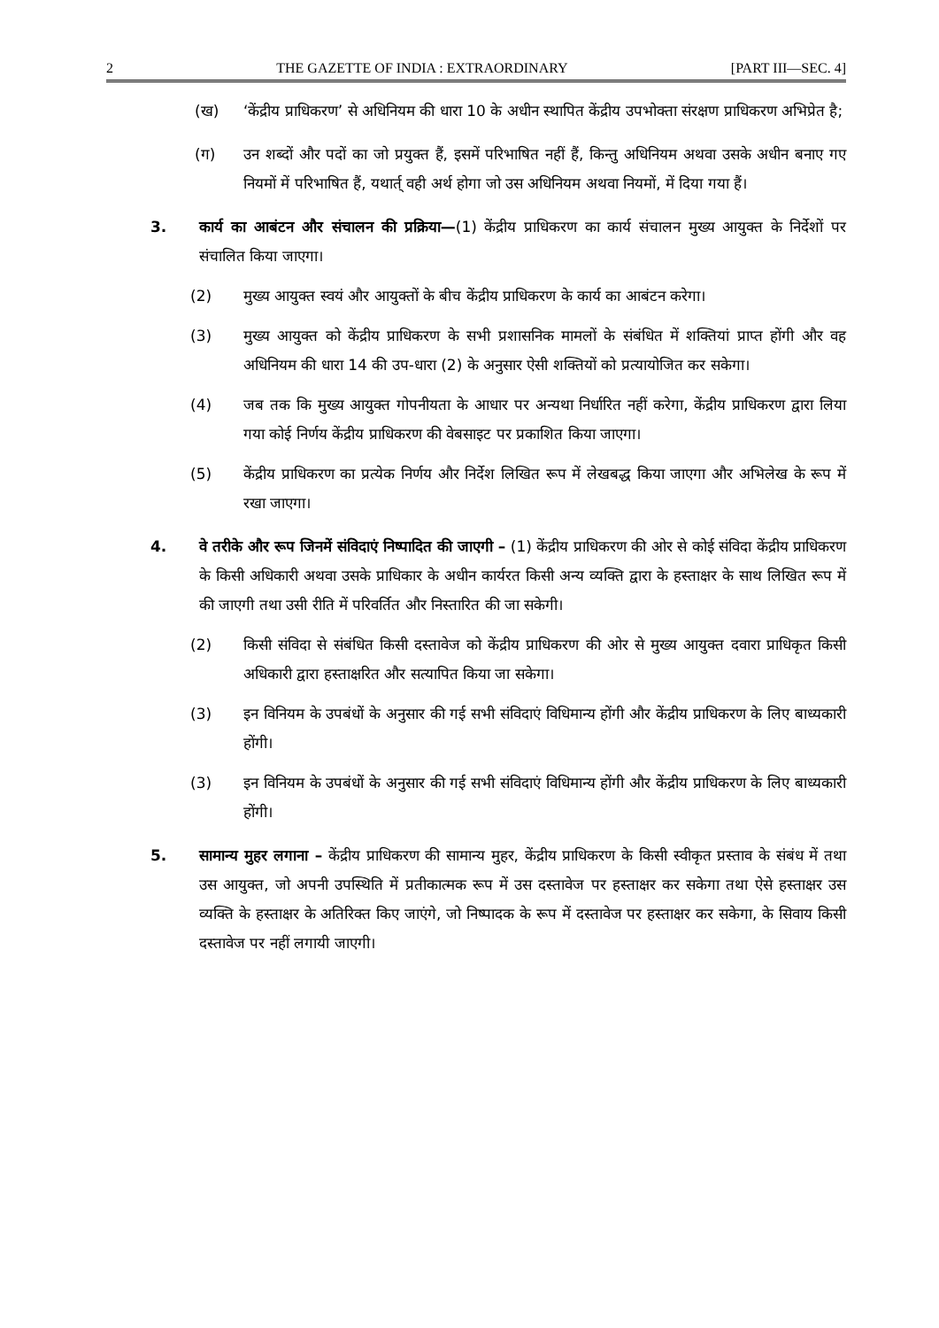2 THE GAZETTE OF INDIA : EXTRAORDINARY [PART III—SEC. 4]
(ख) ‘केंद्रीय प्राधिकरण’ से अधिनियम की धारा 10 के अधीन स्थापित केंद्रीय उपभोक्ता संरक्षण प्राधिकरण अभिप्रेत है;
(ग) उन शब्दों और पदों का जो प्रयुक्त हैं, इसमें परिभाषित नहीं हैं, किन्तु अधिनियम अथवा उसके अधीन बनाए गए नियमों में परिभाषित हैं, यथार्त् वही अर्थ होगा जो उस अधिनियम अथवा नियमों, में दिया गया हैं।
3. कार्य का आबंटन और संचालन की प्रक्रिया—(1) केंद्रीय प्राधिकरण का कार्य संचालन मुख्य आयुक्त के निर्देशों पर संचालित किया जाएगा।
(2) मुख्य आयुक्त स्वयं और आयुक्तों के बीच केंद्रीय प्राधिकरण के कार्य का आबंटन करेगा।
(3) मुख्य आयुक्त को केंद्रीय प्राधिकरण के सभी प्रशासनिक मामलों के संबंधित में शक्तियां प्राप्त होंगी और वह अधिनियम की धारा 14 की उप-धारा (2) के अनुसार ऐसी शक्तियों को प्रत्यायोजित कर सकेगा।
(4) जब तक कि मुख्य आयुक्त गोपनीयता के आधार पर अन्यथा निर्धारित नहीं करेगा, केंद्रीय प्राधिकरण द्वारा लिया गया कोई निर्णय केंद्रीय प्राधिकरण की वेबसाइट पर प्रकाशित किया जाएगा।
(5) केंद्रीय प्राधिकरण का प्रत्येक निर्णय और निर्देश लिखित रूप में लेखबद्ध किया जाएगा और अभिलेख के रूप में रखा जाएगा।
4. वे तरीके और रूप जिनमें संविदाएं निष्पादित की जाएगी – (1) केंद्रीय प्राधिकरण की ओर से कोई संविदा केंद्रीय प्राधिकरण के किसी अधिकारी अथवा उसके प्राधिकार के अधीन कार्यरत किसी अन्य व्यक्ति द्वारा के हस्ताक्षर के साथ लिखित रूप में की जाएगी तथा उसी रीति में परिवर्तित और निस्तारित की जा सकेगी।
(2) किसी संविदा से संबंधित किसी दस्तावेज को केंद्रीय प्राधिकरण की ओर से मुख्य आयुक्त दवारा प्राधिकृत किसी अधिकारी द्वारा हस्ताक्षरित और सत्यापित किया जा सकेगा।
(3) इन विनियम के उपबंधों के अनुसार की गई सभी संविदाएं विधिमान्य होंगी और केंद्रीय प्राधिकरण के लिए बाध्यकारी होंगी।
(3) इन विनियम के उपबंधों के अनुसार की गई सभी संविदाएं विधिमान्य होंगी और केंद्रीय प्राधिकरण के लिए बाध्यकारी होंगी।
5. सामान्य मुहर लगाना – केंद्रीय प्राधिकरण की सामान्य मुहर, केंद्रीय प्राधिकरण के किसी स्वीकृत प्रस्ताव के संबंध में तथा उस आयुक्त, जो अपनी उपस्थिति में प्रतीकात्मक रूप में उस दस्तावेज पर हस्ताक्षर कर सकेगा तथा ऐसे हस्ताक्षर उस व्यक्ति के हस्ताक्षर के अतिरिक्त किए जाएंगे, जो निष्पादक के रूप में दस्तावेज पर हस्ताक्षर कर सकेगा, के सिवाय किसी दस्तावेज पर नहीं लगायी जाएगी।